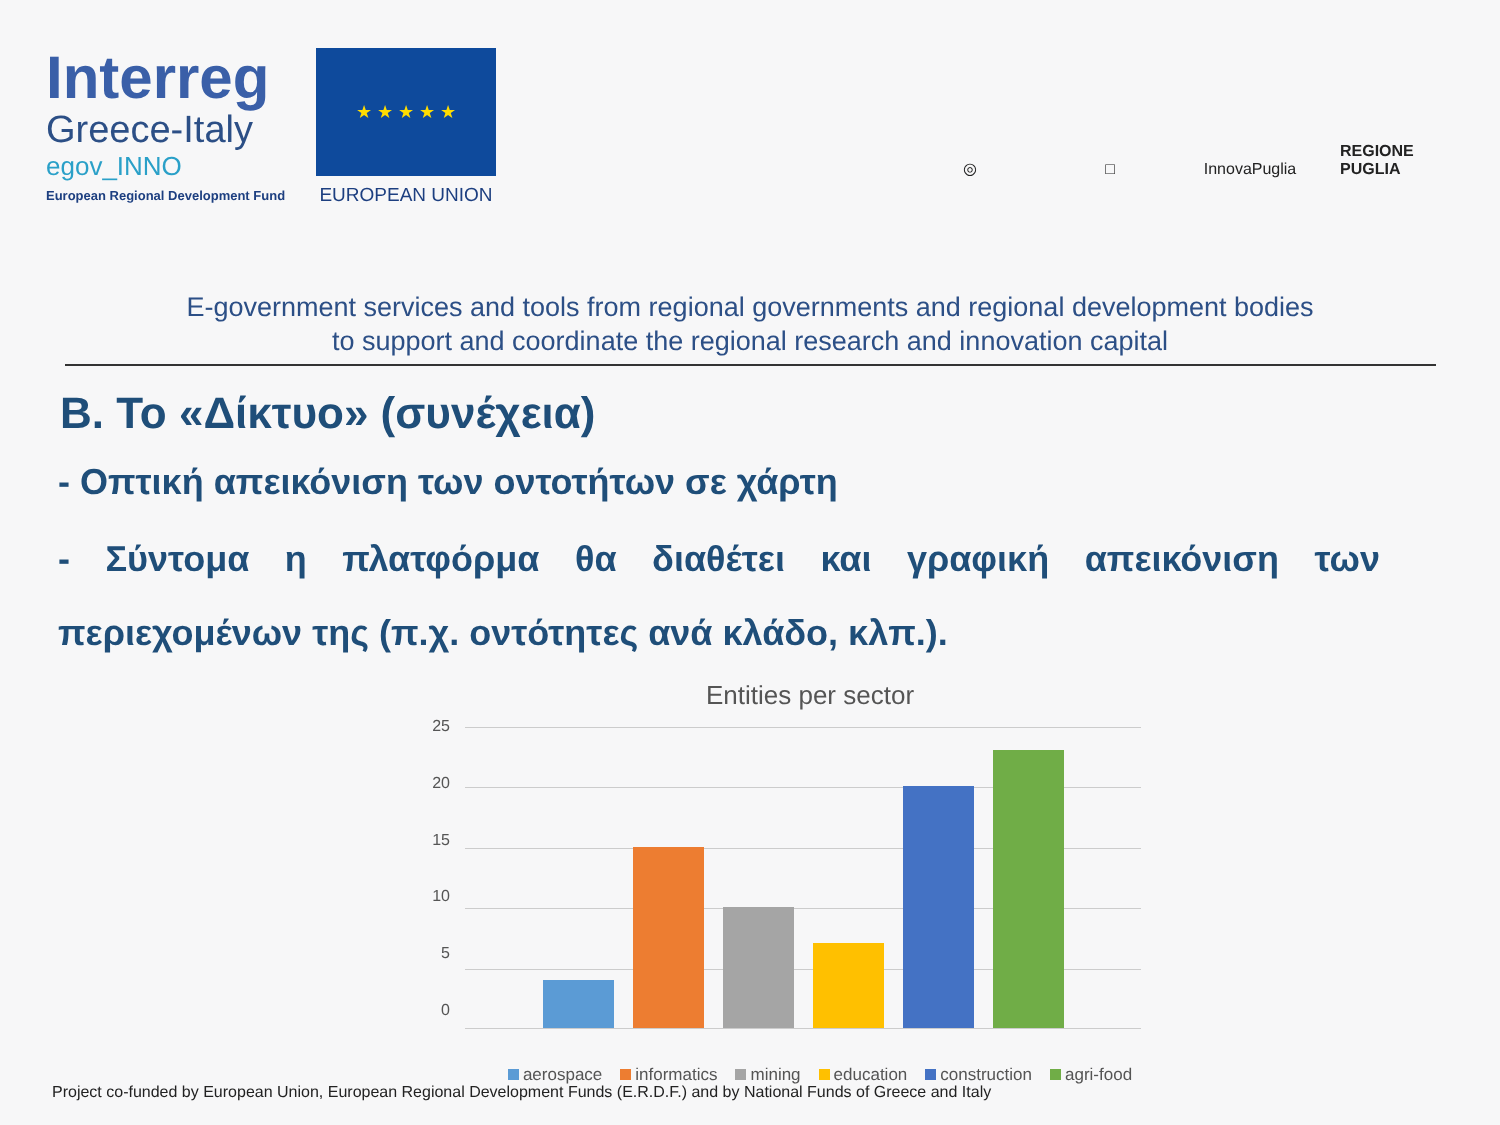Interreg
Greece-Italy
egov_INNO
European Regional Development Fund
★ ★ ★ ★ ★
EUROPEAN UNION
◎
□
InnovaPuglia
REGIONE PUGLIA
E-government services and tools from regional governments and regional development bodies
to support and coordinate the regional research and innovation capital
Β. Το «Δίκτυο» (συνέχεια)
- Οπτική απεικόνιση των οντοτήτων σε χάρτη
- Σύντομα η πλατφόρμα θα διαθέτει και γραφική απεικόνιση των περιεχομένων της (π.χ. οντότητες ανά κλάδο, κλπ.).
Entities per sector
25
20
15
10
5
0
aerospace informatics mining education construction agri-food
Project co-funded by European Union, European Regional Development Funds (E.R.D.F.) and by National Funds of Greece and Italy